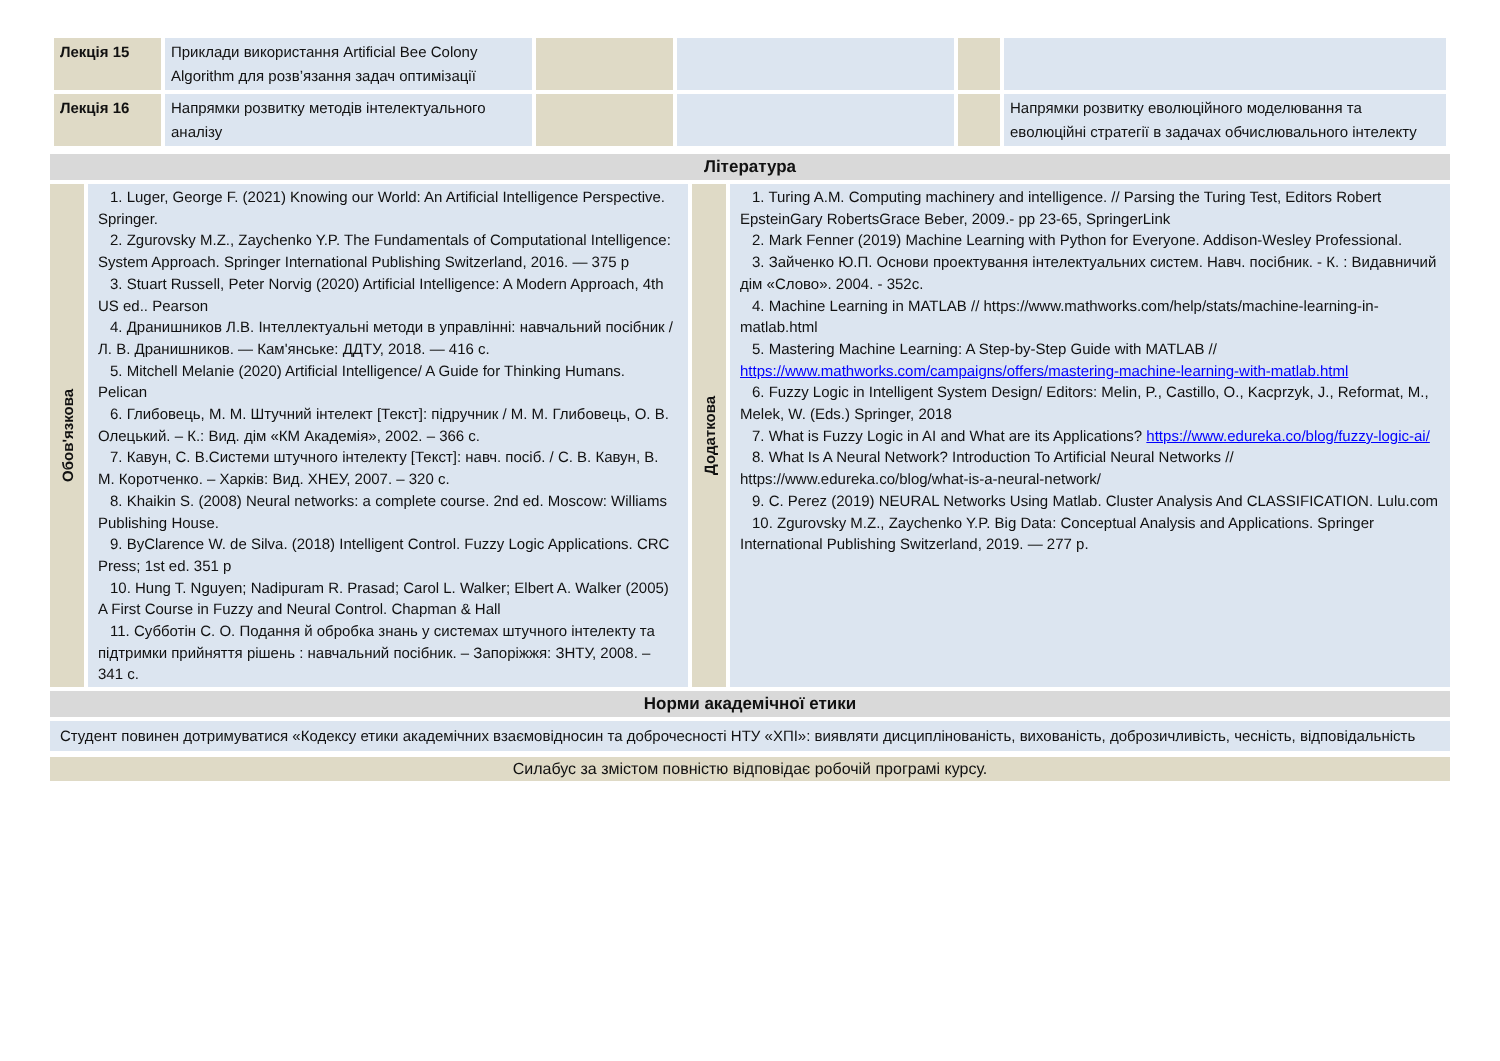| Лекція 15 | Приклади використання Artificial Bee Colony Algorithm для розв’язання задач оптимізації | | | | |
| Лекція 16 | Напрямки розвитку методів інтелектуального аналізу | | | | Напрямки розвитку еволюційного моделювання та еволюційні стратегії в задачах обчислювального інтелекту |
Література
Обов'язкова
1. Luger, George F. (2021) Knowing our World: An Artificial Intelligence Perspective. Springer.
2. Zgurovsky M.Z., Zaychenko Y.P. The Fundamentals of Computational Intelligence: System Approach. Springer International Publishing Switzerland, 2016. — 375 p
3. Stuart Russell, Peter Norvig (2020) Artificial Intelligence: A Modern Approach, 4th US ed.. Pearson
4. Дранишников Л.В. Інтеллектуальні методи в управлінні: навчальний посібник / Л. В. Дранишников. — Кам'янське: ДДТУ, 2018. — 416 с.
5. Mitchell Melanie (2020) Artificial Intelligence/ A Guide for Thinking Humans. Pelican
6. Глибовець, М. М. Штучний інтелект [Текст]: підручник / М. М. Глибовець, О. В. Олецький. – К.: Вид. дім «КМ Академія», 2002. – 366 с.
7. Кавун, С. В.Системи штучного інтелекту [Текст]: навч. посіб. / С. В. Кавун, В. М. Коротченко. – Харків: Вид. ХНЕУ, 2007. – 320 с.
8. Khaikin S. (2008) Neural networks: a complete course. 2nd ed. Moscow: Williams Publishing House.
9. ByClarence W. de Silva. (2018) Intelligent Control. Fuzzy Logic Applications. CRC Press; 1st ed. 351 p
10. Hung T. Nguyen; Nadipuram R. Prasad; Carol L. Walker; Elbert A. Walker (2005) A First Course in Fuzzy and Neural Control. Chapman & Hall
11. Субботін С. О. Подання й обробка знань у системах штучного інтелекту та підтримки прийняття рішень : навчальний посібник. – Запоріжжя: ЗНТУ, 2008. – 341 с.
Додаткова
1. Turing A.M. Computing machinery and intelligence. // Parsing the Turing Test, Editors Robert EpsteinGary RobertsGrace Beber, 2009.- pp 23-65, SpringerLink
2. Mark Fenner (2019) Machine Learning with Python for Everyone. Addison-Wesley Professional.
3. Зайченко Ю.П. Основи проектування інтелектуальних систем. Навч. посібник. - К. : Видавничий дім «Слово». 2004. - 352с.
4. Machine Learning in MATLAB // https://www.mathworks.com/help/stats/machine-learning-in-matlab.html
5. Mastering Machine Learning: A Step-by-Step Guide with MATLAB // https://www.mathworks.com/campaigns/offers/mastering-machine-learning-with-matlab.html
6. Fuzzy Logic in Intelligent System Design/ Editors: Melin, P., Castillo, O., Kacprzyk, J., Reformat, M., Melek, W. (Eds.) Springer, 2018
7. What is Fuzzy Logic in AI and What are its Applications? https://www.edureka.co/blog/fuzzy-logic-ai/
8. What Is A Neural Network? Introduction To Artificial Neural Networks // https://www.edureka.co/blog/what-is-a-neural-network/
9. C. Perez (2019) NEURAL Networks Using Matlab. Cluster Analysis And CLASSIFICATION. Lulu.com
10. Zgurovsky M.Z., Zaychenko Y.P. Big Data: Conceptual Analysis and Applications. Springer International Publishing Switzerland, 2019. — 277 p.
Норми академічної етики
Студент повинен дотримуватися «Кодексу етики академічних взаємовідносин та доброчесності НТУ «ХПІ»: виявляти дисциплінованість, вихованість, доброзичливість, чесність, відповідальність
Силабус за змістом повністю відповідає робочій програмі курсу.